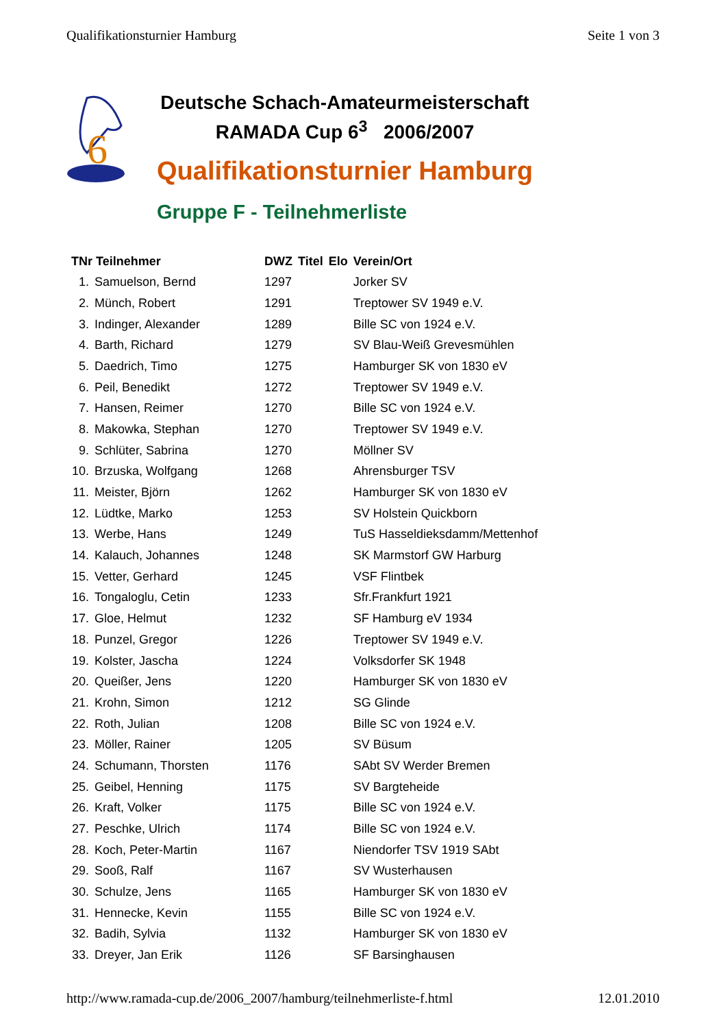Qualifikationsturnier Hamburg Seite 1 von 3
6
Deutsche Schach-Amateurmeisterschaft
RAMADA Cup 6<sup>3</sup> 2006/2007
Qualifikationsturnier Hamburg
Gruppe F - Teilnehmerliste
| TNr Teilnehmer | | DWZ | Titel | Elo | Verein/Ort |
| --- | --- | --- | --- | --- | --- |
| 1. | Samuelson, Bernd | 1297 | | | Jorker SV |
| 2. | Münch, Robert | 1291 | | | Treptower SV 1949 e.V. |
| 3. | Indinger, Alexander | 1289 | | | Bille SC von 1924 e.V. |
| 4. | Barth, Richard | 1279 | | | SV Blau-Weiß Grevesmühlen |
| 5. | Daedrich, Timo | 1275 | | | Hamburger SK von 1830 eV |
| 6. | Peil, Benedikt | 1272 | | | Treptower SV 1949 e.V. |
| 7. | Hansen, Reimer | 1270 | | | Bille SC von 1924 e.V. |
| 8. | Makowka, Stephan | 1270 | | | Treptower SV 1949 e.V. |
| 9. | Schlüter, Sabrina | 1270 | | | Möllner SV |
| 10. | Brzuska, Wolfgang | 1268 | | | Ahrensburger TSV |
| 11. | Meister, Björn | 1262 | | | Hamburger SK von 1830 eV |
| 12. | Lüdtke, Marko | 1253 | | | SV Holstein Quickborn |
| 13. | Werbe, Hans | 1249 | | | TuS Hasseldieksdamm/Mettenhof |
| 14. | Kalauch, Johannes | 1248 | | | SK Marmstorf GW Harburg |
| 15. | Vetter, Gerhard | 1245 | | | VSF Flintbek |
| 16. | Tongaloglu, Cetin | 1233 | | | Sfr.Frankfurt 1921 |
| 17. | Gloe, Helmut | 1232 | | | SF Hamburg eV 1934 |
| 18. | Punzel, Gregor | 1226 | | | Treptower SV 1949 e.V. |
| 19. | Kolster, Jascha | 1224 | | | Volksdorfer SK 1948 |
| 20. | Queißer, Jens | 1220 | | | Hamburger SK von 1830 eV |
| 21. | Krohn, Simon | 1212 | | | SG Glinde |
| 22. | Roth, Julian | 1208 | | | Bille SC von 1924 e.V. |
| 23. | Möller, Rainer | 1205 | | | SV Büsum |
| 24. | Schumann, Thorsten | 1176 | | | SAbt SV Werder Bremen |
| 25. | Geibel, Henning | 1175 | | | SV Bargteheide |
| 26. | Kraft, Volker | 1175 | | | Bille SC von 1924 e.V. |
| 27. | Peschke, Ulrich | 1174 | | | Bille SC von 1924 e.V. |
| 28. | Koch, Peter-Martin | 1167 | | | Niendorfer TSV 1919 SAbt |
| 29. | Sooß, Ralf | 1167 | | | SV Wusterhausen |
| 30. | Schulze, Jens | 1165 | | | Hamburger SK von 1830 eV |
| 31. | Hennecke, Kevin | 1155 | | | Bille SC von 1924 e.V. |
| 32. | Badih, Sylvia | 1132 | | | Hamburger SK von 1830 eV |
| 33. | Dreyer, Jan Erik | 1126 | | | SF Barsinghausen |
http://www.ramada-cup.de/2006_2007/hamburg/teilnehmerliste-f.html 12.01.2010